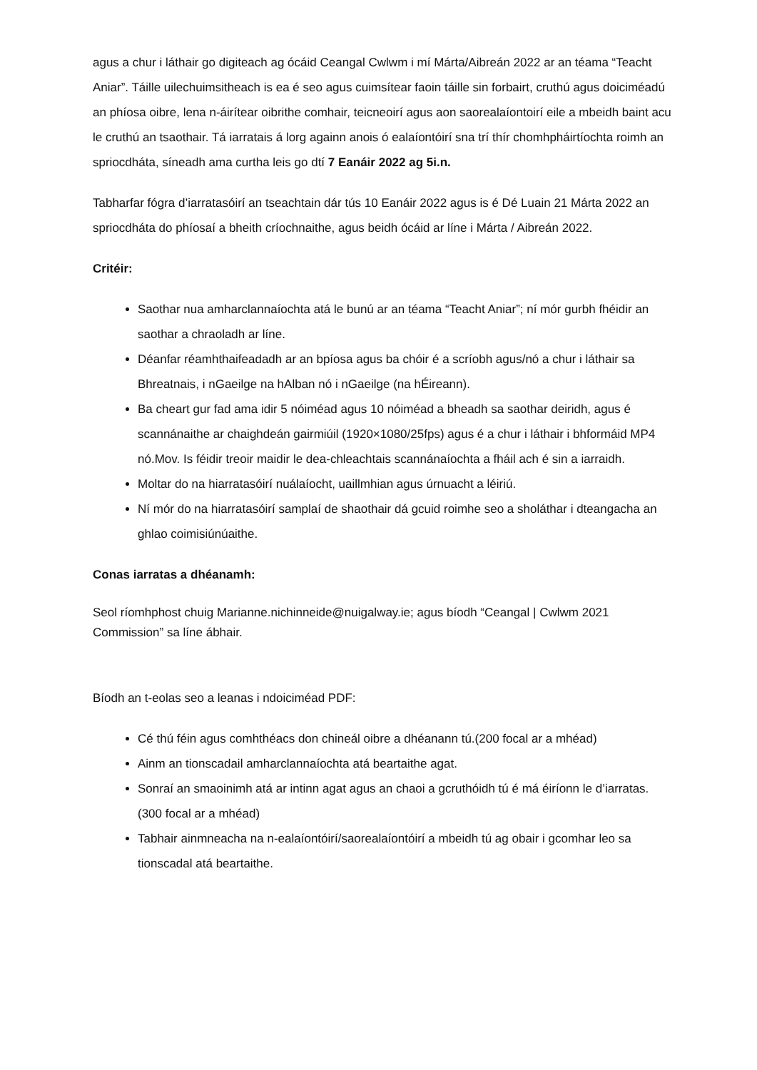agus a chur i láthair go digiteach ag ócáid Ceangal Cwlwm i mí Márta/Aibreán 2022 ar an téama “Teacht Aniar”. Táille uilechuimsitheach is ea é seo agus cuimsítear faoin táille sin forbairt, cruthú agus doiciméadú an phíosa oibre, lena n-áirítear oibrithe comhair, teicneoirí agus aon saorealaíontoirí eile a mbeidh baint acu le cruthú an tsaothair. Tá iarratais á lorg againn anois ó ealaíontóirí sna trí thír chomhpháirtíochta roimh an spriocdháta, síneadh ama curtha leis go dtí 7 Eanáir 2022 ag 5i.n.
Tabharfar fógra d’iarratasóirí an tseachtain dár tús 10 Eanáir 2022 agus is é Dé Luain 21 Márta 2022 an spriocdháta do phíosaí a bheith críochnaithe, agus beidh ócáid ar líne i Márta / Aibreán 2022.
Critéir:
Saothar nua amharclannaíochta atá le bunú ar an téama “Teacht Aniar”; ní mór gurbh fhéidir an saothar a chraoladh ar líne.
Déanfar réamhthaifeadadh ar an bpíosa agus ba chóir é a scríobh agus/nó a chur i láthair sa Bhreatnais, i nGaeilge na hAlban nó i nGaeilge (na hÉireann).
Ba cheart gur fad ama idir 5 nóiméad agus 10 nóiméad a bheadh sa saothar deiridh, agus é scannánaithe ar chaighdeán gairmiúil (1920×1080/25fps) agus é a chur i láthair i bhformáid MP4 nó.Mov. Is féidir treoir maidir le dea-chleachtais scannánaíochta a fháil ach é sin a iarraidh.
Moltar do na hiarratasóirí nuálaíocht, uaillmhian agus úrnuacht a léiriú.
Ní mór do na hiarratasóirí samplaí de shaothair dá gcuid roimhe seo a sholáthar i dteangacha an ghlao coimisiúnúaithe.
Conas iarratas a dhéanamh:
Seol ríomhphost chuig Marianne.nichinneide@nuigalway.ie; agus bíodh “Ceangal | Cwlwm 2021 Commission” sa líne ábhair.
Bíodh an t-eolas seo a leanas i ndoiciméad PDF:
Cé thú féin agus comhthéacs don chineál oibre a dhéanann tú.(200 focal ar a mhéad)
Ainm an tionscadail amharclannaíochta atá beartaithe agat.
Sonraí an smaoinimh atá ar intinn agat agus an chaoi a gcruthóidh tú é má éiríonn le d’iarratas. (300 focal ar a mhéad)
Tabhair ainmneacha na n-ealaíontóirí/saorealaíontóirí a mbeidh tú ag obair i gcomhar leo sa tionscadal atá beartaithe.